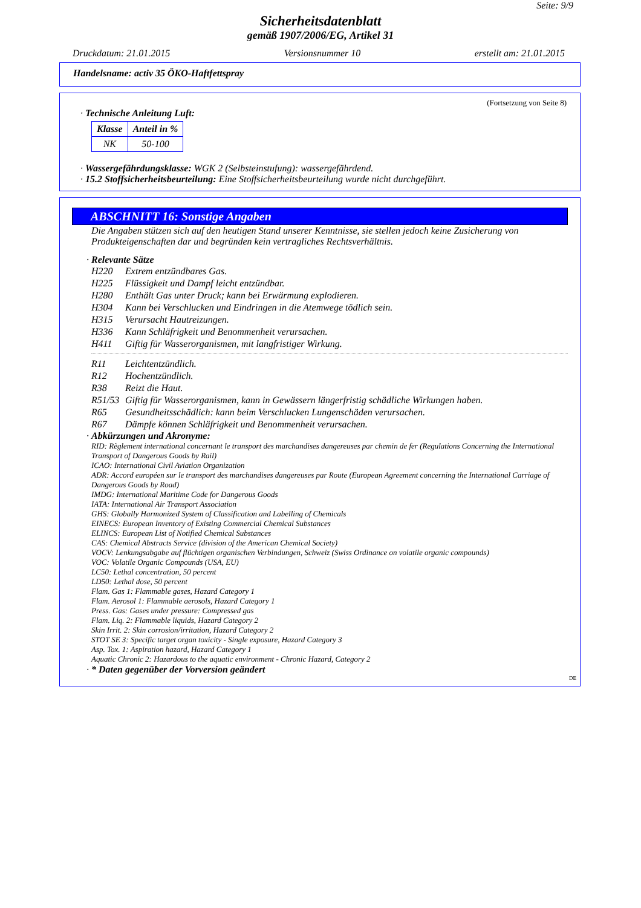Seite: 9/9
Sicherheitsdatenblatt
gemäß 1907/2006/EG, Artikel 31
Druckdatum: 21.01.2015 Versionsnummer 10 erstellt am: 21.01.2015
Handelsname: activ 35 ÖKO-Haftfettspray
(Fortsetzung von Seite 8)
· Technische Anleitung Luft:
| Klasse | Anteil in % |
| --- | --- |
| NK | 50-100 |
· Wassergefährdungsklasse: WGK 2 (Selbsteinstufung): wassergefährdend.
· 15.2 Stoffsicherheitsbeurteilung: Eine Stoffsicherheitsbeurteilung wurde nicht durchgeführt.
ABSCHNITT 16: Sonstige Angaben
Die Angaben stützen sich auf den heutigen Stand unserer Kenntnisse, sie stellen jedoch keine Zusicherung von Produkteigenschaften dar und begründen kein vertragliches Rechtsverhältnis.
· Relevante Sätze
H220 Extrem entzündbares Gas.
H225 Flüssigkeit und Dampf leicht entzündbar.
H280 Enthält Gas unter Druck; kann bei Erwärmung explodieren.
H304 Kann bei Verschlucken und Eindringen in die Atemwege tödlich sein.
H315 Verursacht Hautreizungen.
H336 Kann Schläfrigkeit und Benommenheit verursachen.
H411 Giftig für Wasserorganismen, mit langfristiger Wirkung.
R11 Leichtentzündlich.
R12 Hochentzündlich.
R38 Reizt die Haut.
R51/53 Giftig für Wasserorganismen, kann in Gewässern längerfristig schädliche Wirkungen haben.
R65 Gesundheitsschädlich: kann beim Verschlucken Lungenschäden verursachen.
R67 Dämpfe können Schläfrigkeit und Benommenheit verursachen.
· Abkürzungen und Akronyme:
RID: Règlement international concernant le transport des marchandises dangereuses par chemin de fer (Regulations Concerning the International Transport of Dangerous Goods by Rail)
ICAO: International Civil Aviation Organization
ADR: Accord européen sur le transport des marchandises dangereuses par Route (European Agreement concerning the International Carriage of Dangerous Goods by Road)
IMDG: International Maritime Code for Dangerous Goods
IATA: International Air Transport Association
GHS: Globally Harmonized System of Classification and Labelling of Chemicals
EINECS: European Inventory of Existing Commercial Chemical Substances
ELINCS: European List of Notified Chemical Substances
CAS: Chemical Abstracts Service (division of the American Chemical Society)
VOCV: Lenkungsabgabe auf flüchtigen organischen Verbindungen, Schweiz (Swiss Ordinance on volatile organic compounds)
VOC: Volatile Organic Compounds (USA, EU)
LC50: Lethal concentration, 50 percent
LD50: Lethal dose, 50 percent
Flam. Gas 1: Flammable gases, Hazard Category 1
Flam. Aerosol 1: Flammable aerosols, Hazard Category 1
Press. Gas: Gases under pressure: Compressed gas
Flam. Liq. 2: Flammable liquids, Hazard Category 2
Skin Irrit. 2: Skin corrosion/irritation, Hazard Category 2
STOT SE 3: Specific target organ toxicity - Single exposure, Hazard Category 3
Asp. Tox. 1: Aspiration hazard, Hazard Category 1
Aquatic Chronic 2: Hazardous to the aquatic environment - Chronic Hazard, Category 2
· * Daten gegenüber der Vorversion geändert
DE